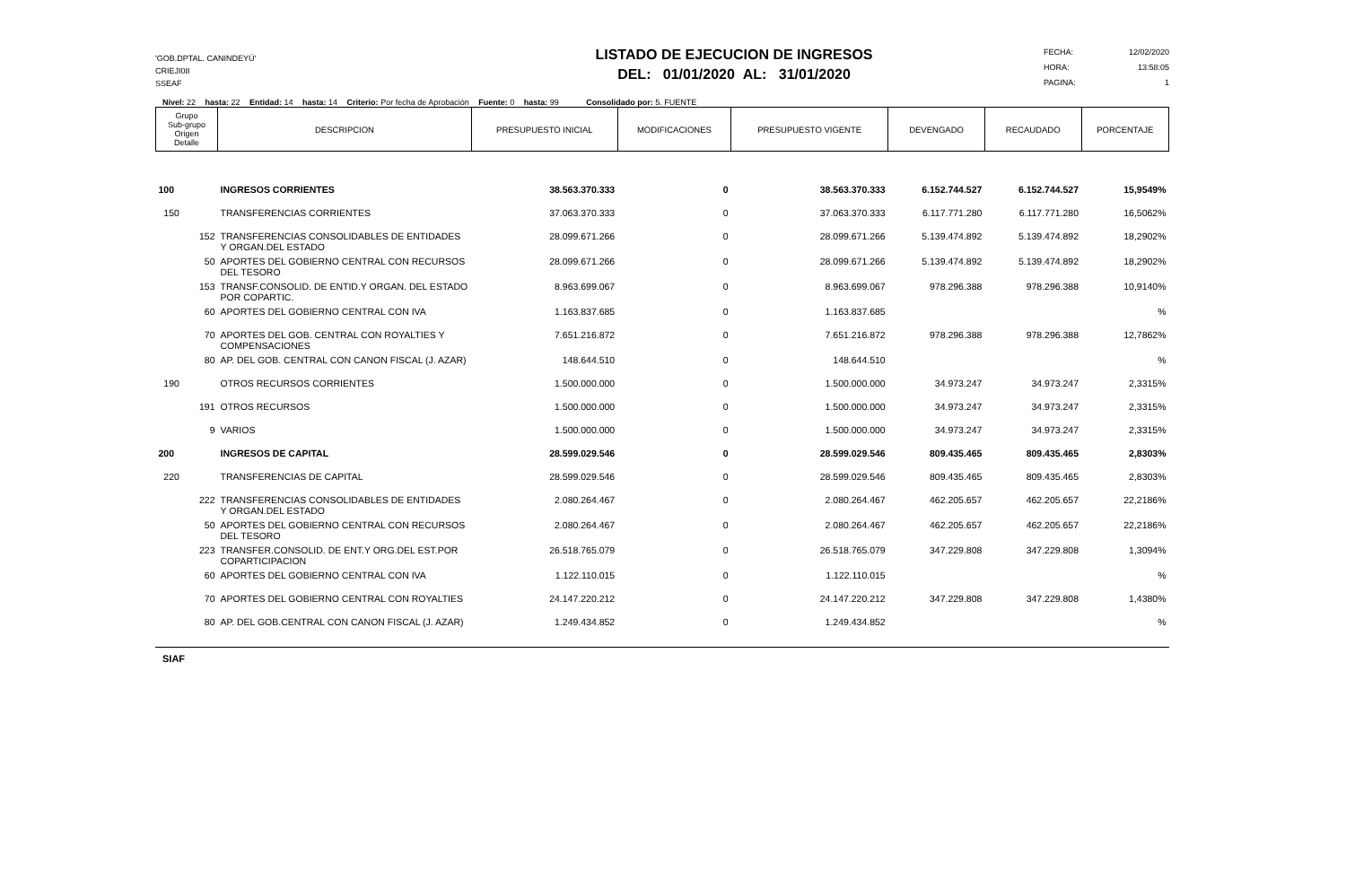'GOB.DPTAL. CANINDEYÚ'
CRIEJI08
SSEAF
LISTADO DE EJECUCION DE INGRESOS
DEL: 01/01/2020 AL: 31/01/2020
FECHA: 12/02/2020
HORA: 13:58:05
PAGINA: 1
Nivel: 22 hasta: 22 Entidad: 14 hasta: 14 Criterio: Por fecha de Aprobación Fuente: 0 hasta: 99 Consolidado por: 5. FUENTE
| Grupo Sub-grupo Origen Detalle | DESCRIPCION | PRESUPUESTO INICIAL | MODIFICACIONES | PRESUPUESTO VIGENTE | DEVENGADO | RECAUDADO | PORCENTAJE |
| --- | --- | --- | --- | --- | --- | --- | --- |
| 100 | INGRESOS CORRIENTES | 38.563.370.333 | 0 | 38.563.370.333 | 6.152.744.527 | 6.152.744.527 | 15,9549% |
| 150 | TRANSFERENCIAS CORRIENTES | 37.063.370.333 | 0 | 37.063.370.333 | 6.117.771.280 | 6.117.771.280 | 16,5062% |
| 152 | TRANSFERENCIAS CONSOLIDABLES DE ENTIDADES Y ORGAN.DEL ESTADO | 28.099.671.266 | 0 | 28.099.671.266 | 5.139.474.892 | 5.139.474.892 | 18,2902% |
| 50 | APORTES DEL GOBIERNO CENTRAL CON RECURSOS DEL TESORO | 28.099.671.266 | 0 | 28.099.671.266 | 5.139.474.892 | 5.139.474.892 | 18,2902% |
| 153 | TRANSF.CONSOLID. DE ENTID.Y ORGAN. DEL ESTADO POR COPARTIC. | 8.963.699.067 | 0 | 8.963.699.067 | 978.296.388 | 978.296.388 | 10,9140% |
| 60 | APORTES DEL GOBIERNO CENTRAL CON IVA | 1.163.837.685 | 0 | 1.163.837.685 | | | % |
| 70 | APORTES DEL GOB. CENTRAL CON ROYALTIES Y COMPENSACIONES | 7.651.216.872 | 0 | 7.651.216.872 | 978.296.388 | 978.296.388 | 12,7862% |
| 80 | AP. DEL GOB. CENTRAL CON CANON FISCAL (J. AZAR) | 148.644.510 | 0 | 148.644.510 | | | % |
| 190 | OTROS RECURSOS CORRIENTES | 1.500.000.000 | 0 | 1.500.000.000 | 34.973.247 | 34.973.247 | 2,3315% |
| 191 | OTROS RECURSOS | 1.500.000.000 | 0 | 1.500.000.000 | 34.973.247 | 34.973.247 | 2,3315% |
| 9 | VARIOS | 1.500.000.000 | 0 | 1.500.000.000 | 34.973.247 | 34.973.247 | 2,3315% |
| 200 | INGRESOS DE CAPITAL | 28.599.029.546 | 0 | 28.599.029.546 | 809.435.465 | 809.435.465 | 2,8303% |
| 220 | TRANSFERENCIAS DE CAPITAL | 28.599.029.546 | 0 | 28.599.029.546 | 809.435.465 | 809.435.465 | 2,8303% |
| 222 | TRANSFERENCIAS CONSOLIDABLES DE ENTIDADES Y ORGAN.DEL ESTADO | 2.080.264.467 | 0 | 2.080.264.467 | 462.205.657 | 462.205.657 | 22,2186% |
| 50 | APORTES DEL GOBIERNO CENTRAL CON RECURSOS DEL TESORO | 2.080.264.467 | 0 | 2.080.264.467 | 462.205.657 | 462.205.657 | 22,2186% |
| 223 | TRANSFER.CONSOLID. DE ENT.Y ORG.DEL EST.POR COPARTICIPACION | 26.518.765.079 | 0 | 26.518.765.079 | 347.229.808 | 347.229.808 | 1,3094% |
| 60 | APORTES DEL GOBIERNO CENTRAL CON IVA | 1.122.110.015 | 0 | 1.122.110.015 | | | % |
| 70 | APORTES DEL GOBIERNO CENTRAL CON ROYALTIES | 24.147.220.212 | 0 | 24.147.220.212 | 347.229.808 | 347.229.808 | 1,4380% |
| 80 | AP. DEL GOB.CENTRAL CON CANON FISCAL (J. AZAR) | 1.249.434.852 | 0 | 1.249.434.852 | | | % |
SIAF